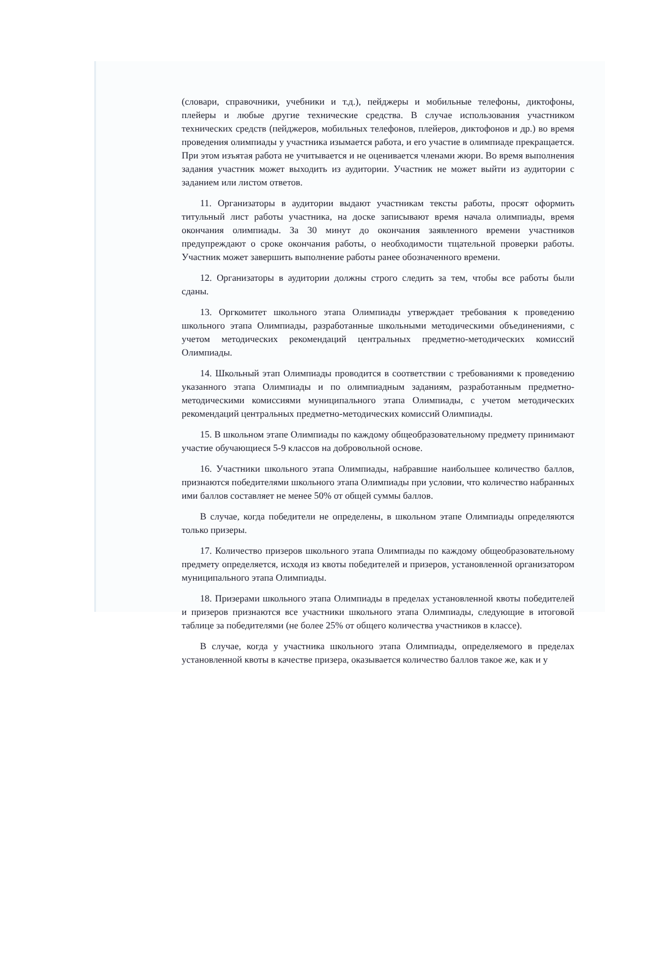(словари, справочники, учебники и т.д.), пейджеры и мобильные телефоны, диктофоны, плейеры и любые другие технические средства. В случае использования участником технических средств (пейджеров, мобильных телефонов, плейеров, диктофонов и др.) во время проведения олимпиады у участника изымается работа, и его участие в олимпиаде прекращается. При этом изъятая работа не учитывается и не оценивается членами жюри. Во время выполнения задания участник может выходить из аудитории. Участник не может выйти из аудитории с заданием или листом ответов.
11. Организаторы в аудитории выдают участникам тексты работы, просят оформить титульный лист работы участника, на доске записывают время начала олимпиады, время окончания олимпиады. За 30 минут до окончания заявленного времени участников предупреждают о сроке окончания работы, о необходимости тщательной проверки работы. Участник может завершить выполнение работы ранее обозначенного времени.
12. Организаторы в аудитории должны строго следить за тем, чтобы все работы были сданы.
13. Оргкомитет школьного этапа Олимпиады утверждает требования к проведению школьного этапа Олимпиады, разработанные школьными методическими объединениями, с учетом методических рекомендаций центральных предметно-методических комиссий Олимпиады.
14. Школьный этап Олимпиады проводится в соответствии с требованиями к проведению указанного этапа Олимпиады и по олимпиадным заданиям, разработанным предметно-методическими комиссиями муниципального этапа Олимпиады, с учетом методических рекомендаций центральных предметно-методических комиссий Олимпиады.
15. В школьном этапе Олимпиады по каждому общеобразовательному предмету принимают участие обучающиеся 5-9 классов на добровольной основе.
16. Участники школьного этапа Олимпиады, набравшие наибольшее количество баллов, признаются победителями школьного этапа Олимпиады при условии, что количество набранных ими баллов составляет не менее 50% от общей суммы баллов.
В случае, когда победители не определены, в школьном этапе Олимпиады определяются только призеры.
17. Количество призеров школьного этапа Олимпиады по каждому общеобразовательному предмету определяется, исходя из квоты победителей и призеров, установленной организатором муниципального этапа Олимпиады.
18. Призерами школьного этапа Олимпиады в пределах установленной квоты победителей и призеров признаются все участники школьного этапа Олимпиады, следующие в итоговой таблице за победителями (не более 25% от общего количества участников в классе).
В случае, когда у участника школьного этапа Олимпиады, определяемого в пределах установленной квоты в качестве призера, оказывается количество баллов такое же, как и у